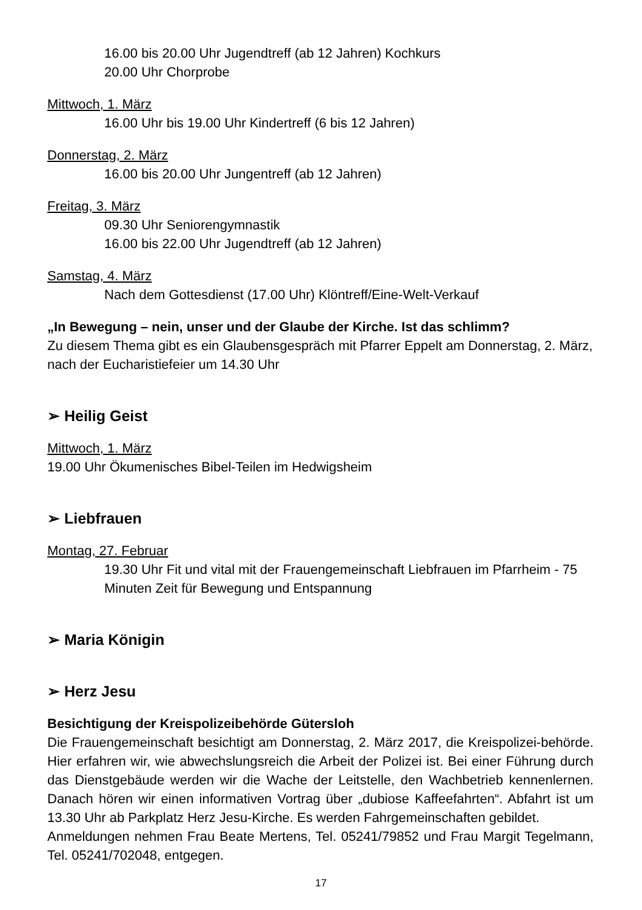16.00 bis 20.00 Uhr Jugendtreff (ab 12 Jahren) Kochkurs
20.00 Uhr Chorprobe
Mittwoch, 1. März
16.00 Uhr bis 19.00 Uhr Kindertreff (6 bis 12 Jahren)
Donnerstag, 2. März
16.00 bis 20.00 Uhr Jungentreff (ab 12 Jahren)
Freitag, 3. März
09.30 Uhr Seniorengymnastik
16.00 bis 22.00 Uhr Jugendtreff (ab 12 Jahren)
Samstag, 4. März
Nach dem Gottesdienst (17.00 Uhr) Klöntreff/Eine-Welt-Verkauf
„In Bewegung – nein, unser und der Glaube der Kirche. Ist das schlimm?
Zu diesem Thema gibt es ein Glaubensgespräch mit Pfarrer Eppelt am Donnerstag, 2. März, nach der Eucharistiefeier um 14.30 Uhr
➢ Heilig Geist
Mittwoch, 1. März
19.00 Uhr Ökumenisches Bibel-Teilen im Hedwigsheim
➢ Liebfrauen
Montag, 27. Februar
19.30 Uhr Fit und vital mit der Frauengemeinschaft Liebfrauen im Pfarrheim - 75 Minuten Zeit für Bewegung und Entspannung
➢ Maria Königin
➢ Herz Jesu
Besichtigung der Kreispolizeibehörde Gütersloh
Die Frauengemeinschaft besichtigt am Donnerstag, 2. März 2017, die Kreispolizei-behörde. Hier erfahren wir, wie abwechslungsreich die Arbeit der Polizei ist. Bei einer Führung durch das Dienstgebäude werden wir die Wache der Leitstelle, den Wachbetrieb kennenlernen. Danach hören wir einen informativen Vortrag über „dubiose Kaffeefahrten“. Abfahrt ist um 13.30 Uhr ab Parkplatz Herz Jesu-Kirche. Es werden Fahrgemeinschaften gebildet.
Anmeldungen nehmen Frau Beate Mertens, Tel. 05241/79852 und Frau Margit Tegelmann, Tel. 05241/702048, entgegen.
17